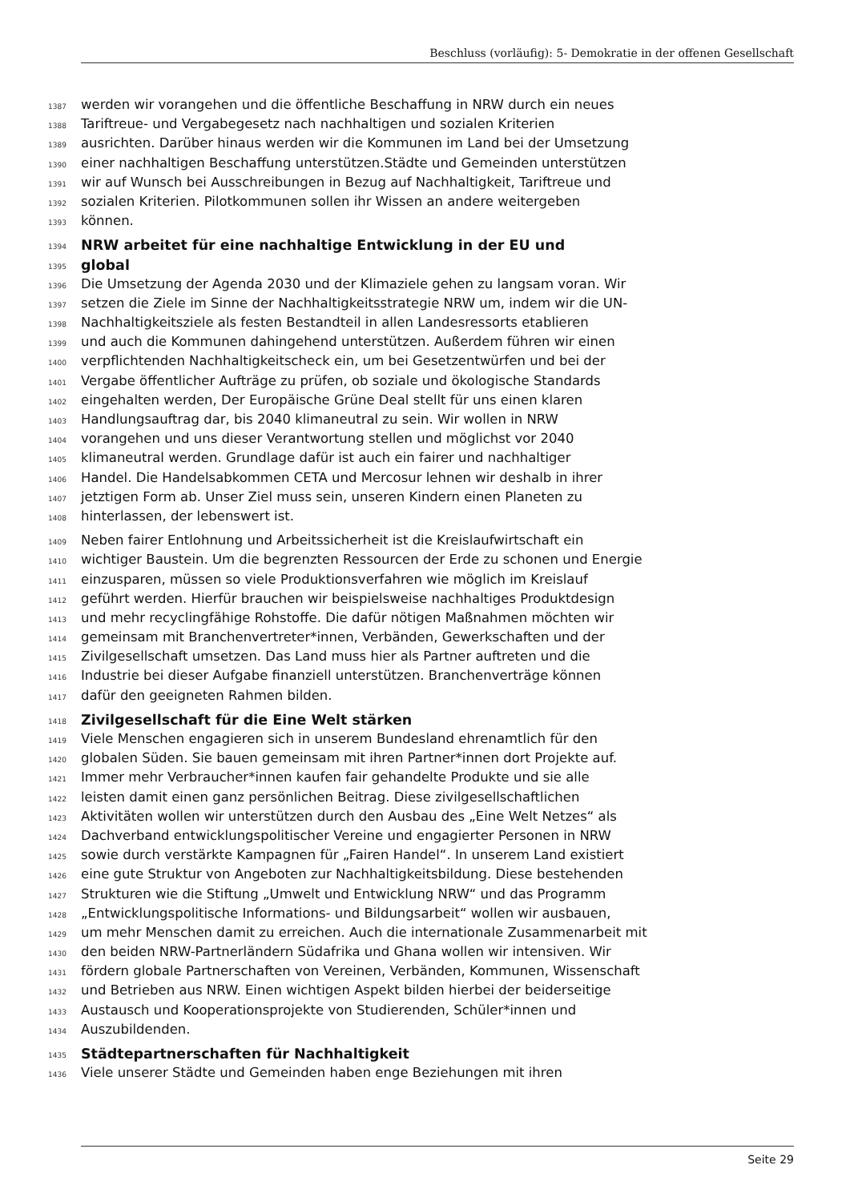Beschluss (vorläufig): 5- Demokratie in der offenen Gesellschaft
1387 werden wir vorangehen und die öffentliche Beschaffung in NRW durch ein neues
1388 Tariftreue- und Vergabegesetz nach nachhaltigen und sozialen Kriterien
1389 ausrichten. Darüber hinaus werden wir die Kommunen im Land bei der Umsetzung
1390 einer nachhaltigen Beschaffung unterstützen.Städte und Gemeinden unterstützen
1391 wir auf Wunsch bei Ausschreibungen in Bezug auf Nachhaltigkeit, Tariftreue und
1392 sozialen Kriterien. Pilotkommunen sollen ihr Wissen an andere weitergeben
1393 können.
1394 NRW arbeitet für eine nachhaltige Entwicklung in der EU und
1395 global
1396 Die Umsetzung der Agenda 2030 und der Klimaziele gehen zu langsam voran. Wir
1397 setzen die Ziele im Sinne der Nachhaltigkeitsstrategie NRW um, indem wir die UN-
1398 Nachhaltigkeitsziele als festen Bestandteil in allen Landesressorts etablieren
1399 und auch die Kommunen dahingehend unterstützen. Außerdem führen wir einen
1400 verpflichtenden Nachhaltigkeitscheck ein, um bei Gesetzentwürfen und bei der
1401 Vergabe öffentlicher Aufträge zu prüfen, ob soziale und ökologische Standards
1402 eingehalten werden, Der Europäische Grüne Deal stellt für uns einen klaren
1403 Handlungsauftrag dar, bis 2040 klimaneutral zu sein. Wir wollen in NRW
1404 vorangehen und uns dieser Verantwortung stellen und möglichst vor 2040
1405 klimaneutral werden. Grundlage dafür ist auch ein fairer und nachhaltiger
1406 Handel. Die Handelsabkommen CETA und Mercosur lehnen wir deshalb in ihrer
1407 jetztigen Form ab. Unser Ziel muss sein, unseren Kindern einen Planeten zu
1408 hinterlassen, der lebenswert ist.
1409 Neben fairer Entlohnung und Arbeitssicherheit ist die Kreislaufwirtschaft ein
1410 wichtiger Baustein. Um die begrenzten Ressourcen der Erde zu schonen und Energie
1411 einzusparen, müssen so viele Produktionsverfahren wie möglich im Kreislauf
1412 geführt werden. Hierfür brauchen wir beispielsweise nachhaltiges Produktdesign
1413 und mehr recyclingfähige Rohstoffe. Die dafür nötigen Maßnahmen möchten wir
1414 gemeinsam mit Branchenvertreter*innen, Verbänden, Gewerkschaften und der
1415 Zivilgesellschaft umsetzen. Das Land muss hier als Partner auftreten und die
1416 Industrie bei dieser Aufgabe finanziell unterstützen. Branchenverträge können
1417 dafür den geeigneten Rahmen bilden.
1418 Zivilgesellschaft für die Eine Welt stärken
1419 Viele Menschen engagieren sich in unserem Bundesland ehrenamtlich für den
1420 globalen Süden. Sie bauen gemeinsam mit ihren Partner*innen dort Projekte auf.
1421 Immer mehr Verbraucher*innen kaufen fair gehandelte Produkte und sie alle
1422 leisten damit einen ganz persönlichen Beitrag. Diese zivilgesellschaftlichen
1423 Aktivitäten wollen wir unterstützen durch den Ausbau des „Eine Welt Netzes“ als
1424 Dachverband entwicklungspolitischer Vereine und engagierter Personen in NRW
1425 sowie durch verstärkte Kampagnen für „Fairen Handel“. In unserem Land existiert
1426 eine gute Struktur von Angeboten zur Nachhaltigkeitsbildung. Diese bestehenden
1427 Strukturen wie die Stiftung „Umwelt und Entwicklung NRW“ und das Programm
1428 „Entwicklungspolitische Informations- und Bildungsarbeit“ wollen wir ausbauen,
1429 um mehr Menschen damit zu erreichen. Auch die internationale Zusammenarbeit mit
1430 den beiden NRW-Partnerländern Südafrika und Ghana wollen wir intensiven. Wir
1431 fördern globale Partnerschaften von Vereinen, Verbänden, Kommunen, Wissenschaft
1432 und Betrieben aus NRW. Einen wichtigen Aspekt bilden hierbei der beiderseitige
1433 Austausch und Kooperationsprojekte von Studierenden, Schüler*innen und
1434 Auszubildenden.
1435 Städtepartnerschaften für Nachhaltigkeit
1436 Viele unserer Städte und Gemeinden haben enge Beziehungen mit ihren
Seite 29